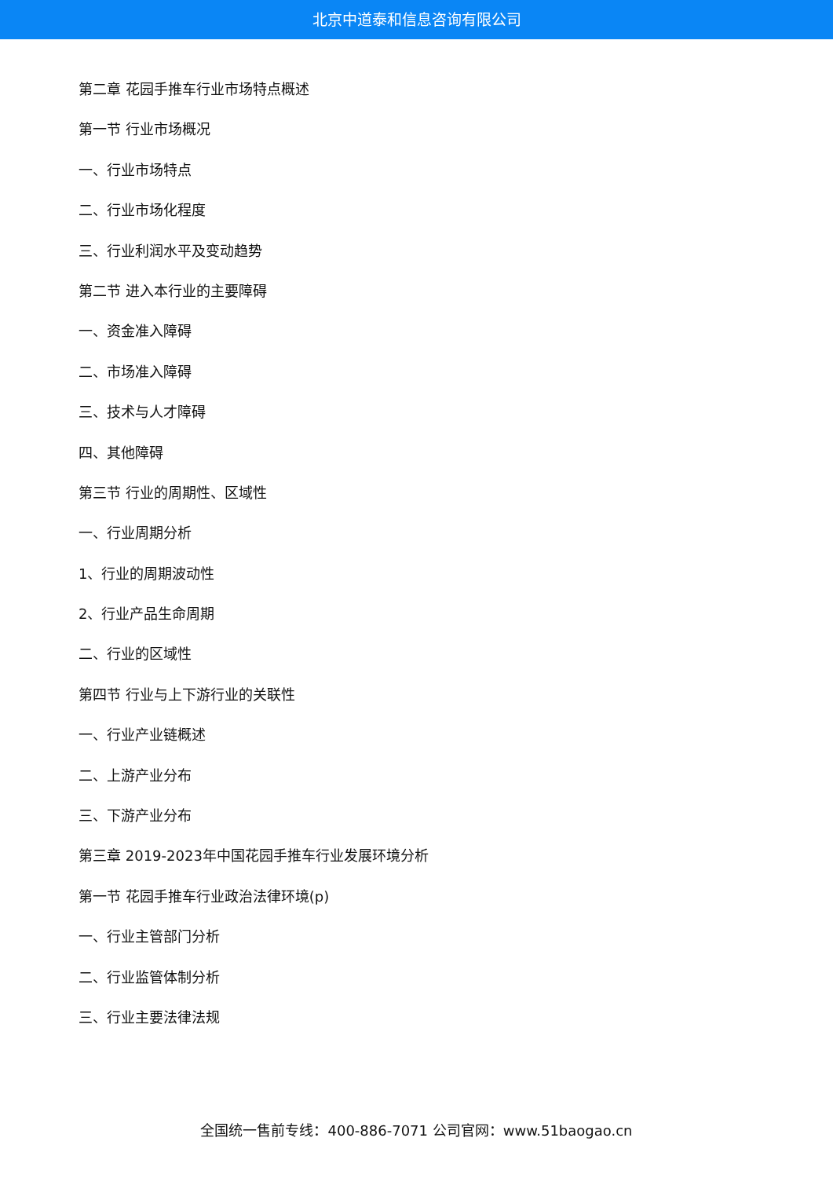北京中道泰和信息咨询有限公司
第二章 花园手推车行业市场特点概述
第一节 行业市场概况
一、行业市场特点
二、行业市场化程度
三、行业利润水平及变动趋势
第二节 进入本行业的主要障碍
一、资金准入障碍
二、市场准入障碍
三、技术与人才障碍
四、其他障碍
第三节 行业的周期性、区域性
一、行业周期分析
1、行业的周期波动性
2、行业产品生命周期
二、行业的区域性
第四节 行业与上下游行业的关联性
一、行业产业链概述
二、上游产业分布
三、下游产业分布
第三章 2019-2023年中国花园手推车行业发展环境分析
第一节 花园手推车行业政治法律环境(p)
一、行业主管部门分析
二、行业监管体制分析
三、行业主要法律法规
全国统一售前专线：400-886-7071 公司官网：www.51baogao.cn